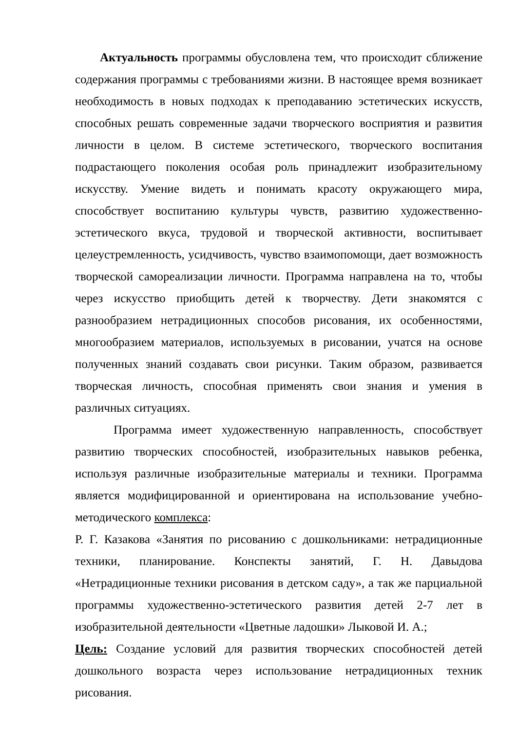Актуальность программы обусловлена тем, что происходит сближение содержания программы с требованиями жизни. В настоящее время возникает необходимость в новых подходах к преподаванию эстетических искусств, способных решать современные задачи творческого восприятия и развития личности в целом. В системе эстетического, творческого воспитания подрастающего поколения особая роль принадлежит изобразительному искусству. Умение видеть и понимать красоту окружающего мира, способствует воспитанию культуры чувств, развитию художественно-эстетического вкуса, трудовой и творческой активности, воспитывает целеустремленность, усидчивость, чувство взаимопомощи, дает возможность творческой самореализации личности. Программа направлена на то, чтобы через искусство приобщить детей к творчеству. Дети знакомятся с разнообразием нетрадиционных способов рисования, их особенностями, многообразием материалов, используемых в рисовании, учатся на основе полученных знаний создавать свои рисунки. Таким образом, развивается творческая личность, способная применять свои знания и умения в различных ситуациях.
Программа имеет художественную направленность, способствует развитию творческих способностей, изобразительных навыков ребенка, используя различные изобразительные материалы и техники. Программа является модифицированной и ориентирована на использование учебно-методического комплекса:
Р. Г. Казакова «Занятия по рисованию с дошкольниками: нетрадиционные техники, планирование. Конспекты занятий, Г. Н. Давыдова «Нетрадиционные техники рисования в детском саду», а так же парциальной программы художественно-эстетического развития детей 2-7 лет в изобразительной деятельности «Цветные ладошки» Лыковой И. А.;
Цель: Создание условий для развития творческих способностей детей дошкольного возраста через использование нетрадиционных техник рисования.